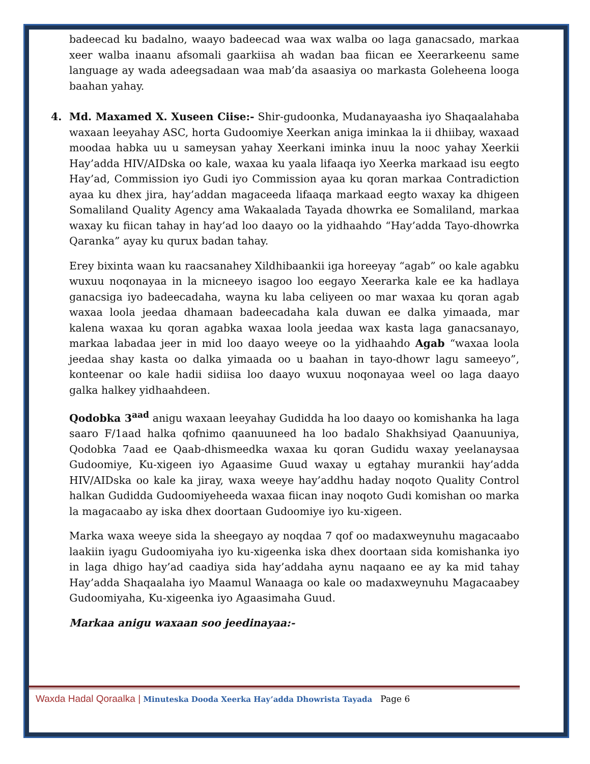badeecad ku badalno, waayo badeecad waa wax walba oo laga ganacsado, markaa xeer walba inaanu afsomali gaarkiisa ah wadan baa fiican ee Xeerarkeenu same language ay wada adeegsadaan waa mab’da asaasiya oo markasta Goleheena looga baahan yahay.
4. Md. Maxamed X. Xuseen Ciise:- Shir-gudoonka, Mudanayaasha iyo Shaqaalahaba waxaan leeyahay ASC, horta Gudoomiye Xeerkan aniga iminkaa la ii dhiibay, waxaad moodaa habka uu u sameysan yahay Xeerkani iminka inuu la nooc yahay Xeerkii Hay’adda HIV/AIDska oo kale, waxaa ku yaala lifaaqa iyo Xeerka markaad isu eegto Hay’ad, Commission iyo Gudi iyo Commission ayaa ku qoran markaa Contradiction ayaa ku dhex jira, hay’addan magaceeda lifaaqa markaad eegto waxay ka dhigeen Somaliland Quality Agency ama Wakaalada Tayada dhowrka ee Somaliland, markaa waxay ku fiican tahay in hay’ad loo daayo oo la yidhaahdo “Hay’adda Tayo-dhowrka Qaranka” ayay ku qurux badan tahay.
Erey bixinta waan ku raacsanahey Xildhibaankii iga horeeyay “agab” oo kale agabku wuxuu noqonayaa in la micneeyo isagoo loo eegayo Xeerarka kale ee ka hadlaya ganacsiga iyo badeecadaha, wayna ku laba celiyeen oo mar waxaa ku qoran agab waxaa loola jeedaa dhamaan badeecadaha kala duwan ee dalka yimaada, mar kalena waxaa ku qoran agabka waxaa loola jeedaa wax kasta laga ganacsanayo, markaa labadaa jeer in mid loo daayo weeye oo la yidhaahdo Agab “waxaa loola jeedaa shay kasta oo dalka yimaada oo u baahan in tayo-dhowr lagu sameeyo”, konteenar oo kale hadii sidiisa loo daayo wuxuu noqonayaa weel oo laga daayo galka halkey yidhaahdeen.
Qodobka 3<sup>aad</sup> anigu waxaan leeyahay Gudidda ha loo daayo oo komishanka ha laga saaro F/1aad halka qofnimo qaanuuneed ha loo badalo Shakhsiyad Qaanuuniya, Qodobka 7aad ee Qaab-dhismeedka waxaa ku qoran Gudidu waxay yeelanaysaa Gudoomiye, Ku-xigeen iyo Agaasime Guud waxay u egtahay murankii hay’adda HIV/AIDska oo kale ka jiray, waxa weeye hay’addhu haday noqoto Quality Control halkan Gudidda Gudoomiyeheeda waxaa fiican inay noqoto Gudi komishan oo marka la magacaabo ay iska dhex doortaan Gudoomiye iyo ku-xigeen.
Marka waxa weeye sida la sheegayo ay noqdaa 7 qof oo madaxweynuhu magacaabo laakiin iyagu Gudoomiyaha iyo ku-xigeenka iska dhex doortaan sida komishanka iyo in laga dhigo hay’ad caadiya sida hay’addaha aynu naqaano ee ay ka mid tahay Hay’adda Shaqaalaha iyo Maamul Wanaaga oo kale oo madaxweynuhu Magacaabey Gudoomiyaha, Ku-xigeenka iyo Agaasimaha Guud.
Markaa anigu waxaan soo jeedinayaa:-
Waxda Hadal Qoraalka | Minuteska Dooda Xeerka Hay’adda Dhowrista Tayada Page 6